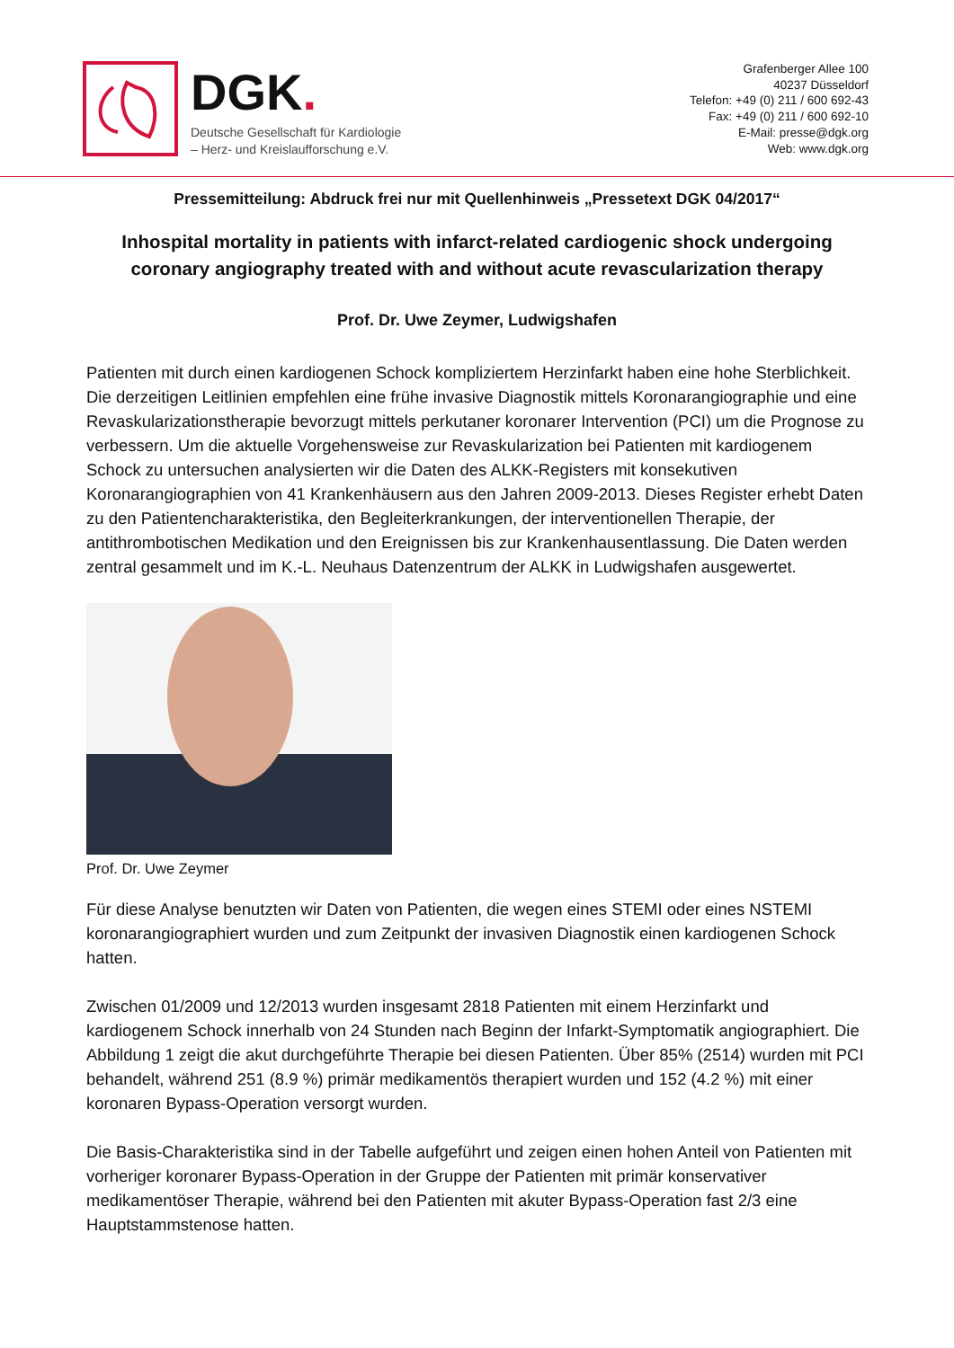DGK.
Deutsche Gesellschaft für Kardiologie
– Herz- und Kreislaufforschung e.V.
Grafenberger Allee 100
40237 Düsseldorf
Telefon: +49 (0) 211 / 600 692-43
Fax: +49 (0) 211 / 600 692-10
E-Mail: presse@dgk.org
Web: www.dgk.org
Pressemitteilung: Abdruck frei nur mit Quellenhinweis „Pressetext DGK 04/2017“
Inhospital mortality in patients with infarct-related cardiogenic shock undergoing
coronary angiography treated with and without acute revascularization therapy
Prof. Dr. Uwe Zeymer, Ludwigshafen
Patienten mit durch einen kardiogenen Schock kompliziertem Herzinfarkt haben eine hohe Sterblichkeit. Die derzeitigen Leitlinien empfehlen eine frühe invasive Diagnostik mittels Koronarangiographie und eine Revaskularizationstherapie bevorzugt mittels perkutaner koronarer Intervention (PCI) um die Prognose zu verbessern. Um die aktuelle Vorgehensweise zur Revaskularization bei Patienten mit kardiogenem Schock zu untersuchen analysierten wir die Daten des ALKK-Registers mit konsekutiven Koronarangiographien von 41 Krankenhäusern aus den Jahren 2009-2013. Dieses Register erhebt Daten zu den Patientencharakteristika, den Begleiterkrankungen, der interventionellen Therapie, der antithrombotischen Medikation und den Ereignissen bis zur Krankenhausentlassung. Die Daten werden zentral gesammelt und im K.-L. Neuhaus Datenzentrum der ALKK in Ludwigshafen ausgewertet.
Prof. Dr. Uwe Zeymer
Für diese Analyse benutzten wir Daten von Patienten, die wegen eines STEMI oder eines NSTEMI koronarangiographiert wurden und zum Zeitpunkt der invasiven Diagnostik einen kardiogenen Schock hatten.
Zwischen 01/2009 und 12/2013 wurden insgesamt 2818 Patienten mit einem Herzinfarkt und kardiogenem Schock innerhalb von 24 Stunden nach Beginn der Infarkt-Symptomatik angiographiert. Die Abbildung 1 zeigt die akut durchgeführte Therapie bei diesen Patienten. Über 85% (2514) wurden mit PCI behandelt, während 251 (8.9 %) primär medikamentös therapiert wurden und 152 (4.2 %) mit einer koronaren Bypass-Operation versorgt wurden.
Die Basis-Charakteristika sind in der Tabelle aufgeführt und zeigen einen hohen Anteil von Patienten mit vorheriger koronarer Bypass-Operation in der Gruppe der Patienten mit primär konservativer medikamentöser Therapie, während bei den Patienten mit akuter Bypass-Operation fast 2/3 eine Hauptstammstenose hatten.